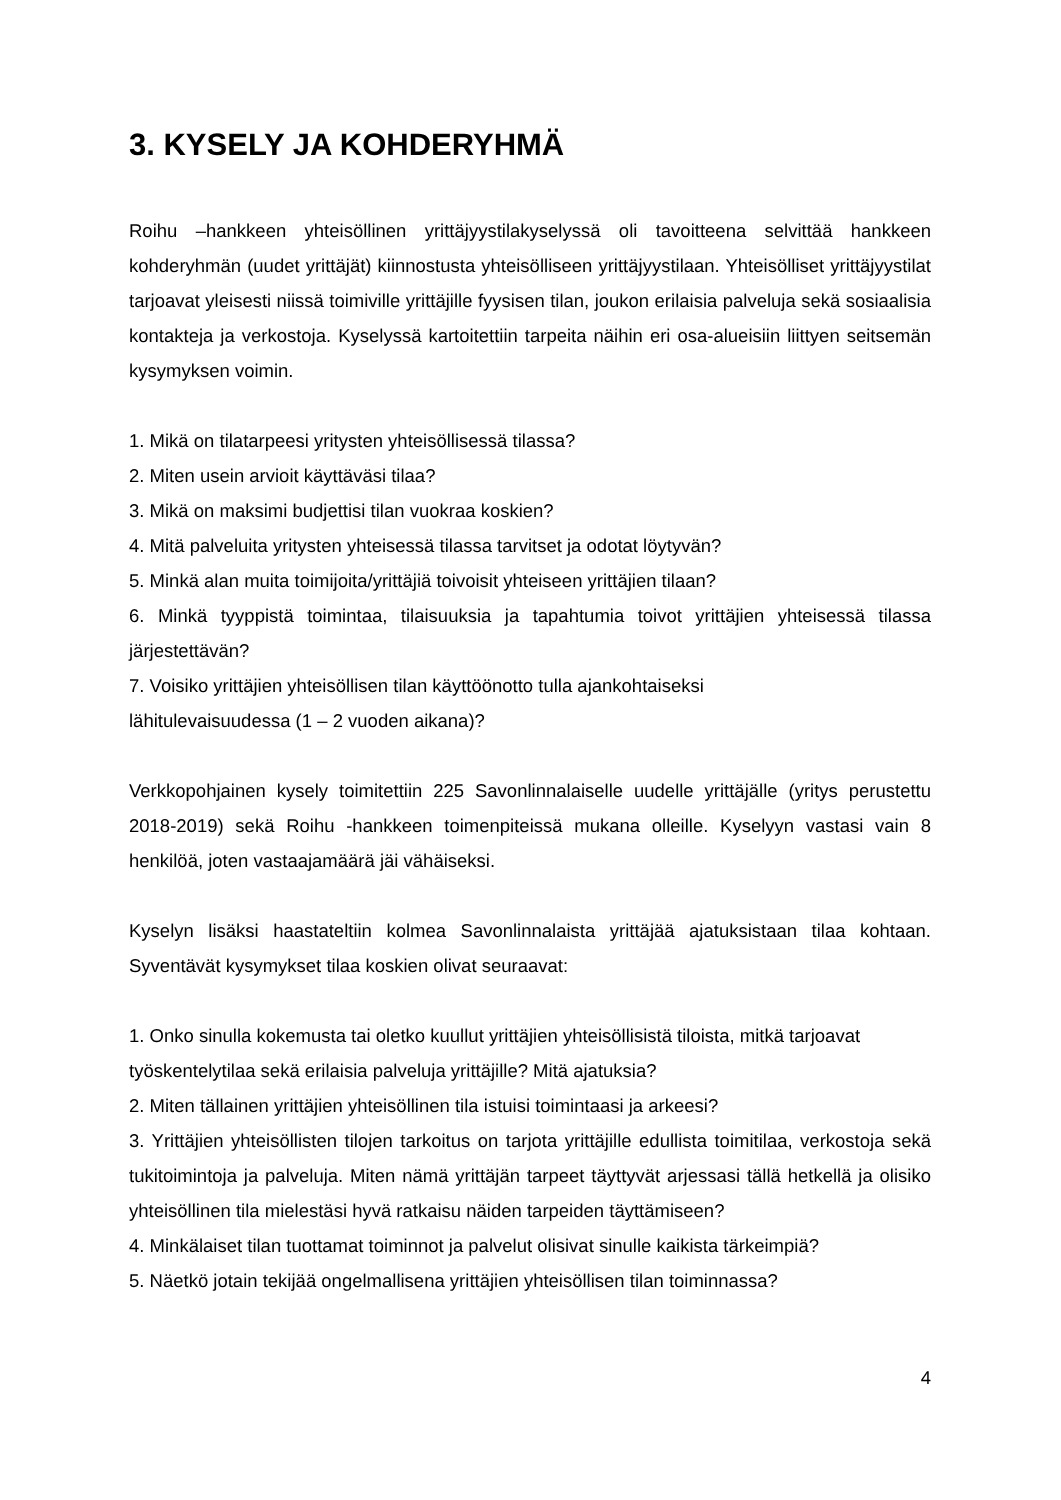3. KYSELY JA KOHDERYHMÄ
Roihu –hankkeen yhteisöllinen yrittäjyystilakyselyssä oli tavoitteena selvittää hankkeen kohderyhmän (uudet yrittäjät) kiinnostusta yhteisölliseen yrittäjyystilaan. Yhteisölliset yrittäjyystilat tarjoavat yleisesti niissä toimiville yrittäjille fyysisen tilan, joukon erilaisia palveluja sekä sosiaalisia kontakteja ja verkostoja. Kyselyssä kartoitettiin tarpeita näihin eri osa-alueisiin liittyen seitsemän kysymyksen voimin.
1. Mikä on tilatarpeesi yritysten yhteisöllisessä tilassa?
2. Miten usein arvioit käyttäväsi tilaa?
3. Mikä on maksimi budjettisi tilan vuokraa koskien?
4. Mitä palveluita yritysten yhteisessä tilassa tarvitset ja odotat löytyvän?
5. Minkä alan muita toimijoita/yrittäjiä toivoisit yhteiseen yrittäjien tilaan?
6. Minkä tyyppistä toimintaa, tilaisuuksia ja tapahtumia toivot yrittäjien yhteisessä tilassa järjestettävän?
7. Voisiko yrittäjien yhteisöllisen tilan käyttöönotto tulla ajankohtaiseksi
lähitulevaisuudessa (1 – 2 vuoden aikana)?
Verkkopohjainen kysely toimitettiin 225 Savonlinnalaiselle uudelle yrittäjälle (yritys perustettu 2018-2019) sekä Roihu -hankkeen toimenpiteissä mukana olleille. Kyselyyn vastasi vain 8 henkilöä, joten vastaajamäärä jäi vähäiseksi.
Kyselyn lisäksi haastateltiin kolmea Savonlinnalaista yrittäjää ajatuksistaan tilaa kohtaan. Syventävät kysymykset tilaa koskien olivat seuraavat:
1. Onko sinulla kokemusta tai oletko kuullut yrittäjien yhteisöllisistä tiloista, mitkä tarjoavat työskentelytilaa sekä erilaisia palveluja yrittäjille? Mitä ajatuksia?
2. Miten tällainen yrittäjien yhteisöllinen tila istuisi toimintaasi ja arkeesi?
3. Yrittäjien yhteisöllisten tilojen tarkoitus on tarjota yrittäjille edullista toimitilaa, verkostoja sekä tukitoimintoja ja palveluja. Miten nämä yrittäjän tarpeet täyttyvät arjessasi tällä hetkellä ja olisiko yhteisöllinen tila mielestäsi hyvä ratkaisu näiden tarpeiden täyttämiseen?
4. Minkälaiset tilan tuottamat toiminnot ja palvelut olisivat sinulle kaikista tärkeimpiä?
5. Näetkö jotain tekijää ongelmallisena yrittäjien yhteisöllisen tilan toiminnassa?
4